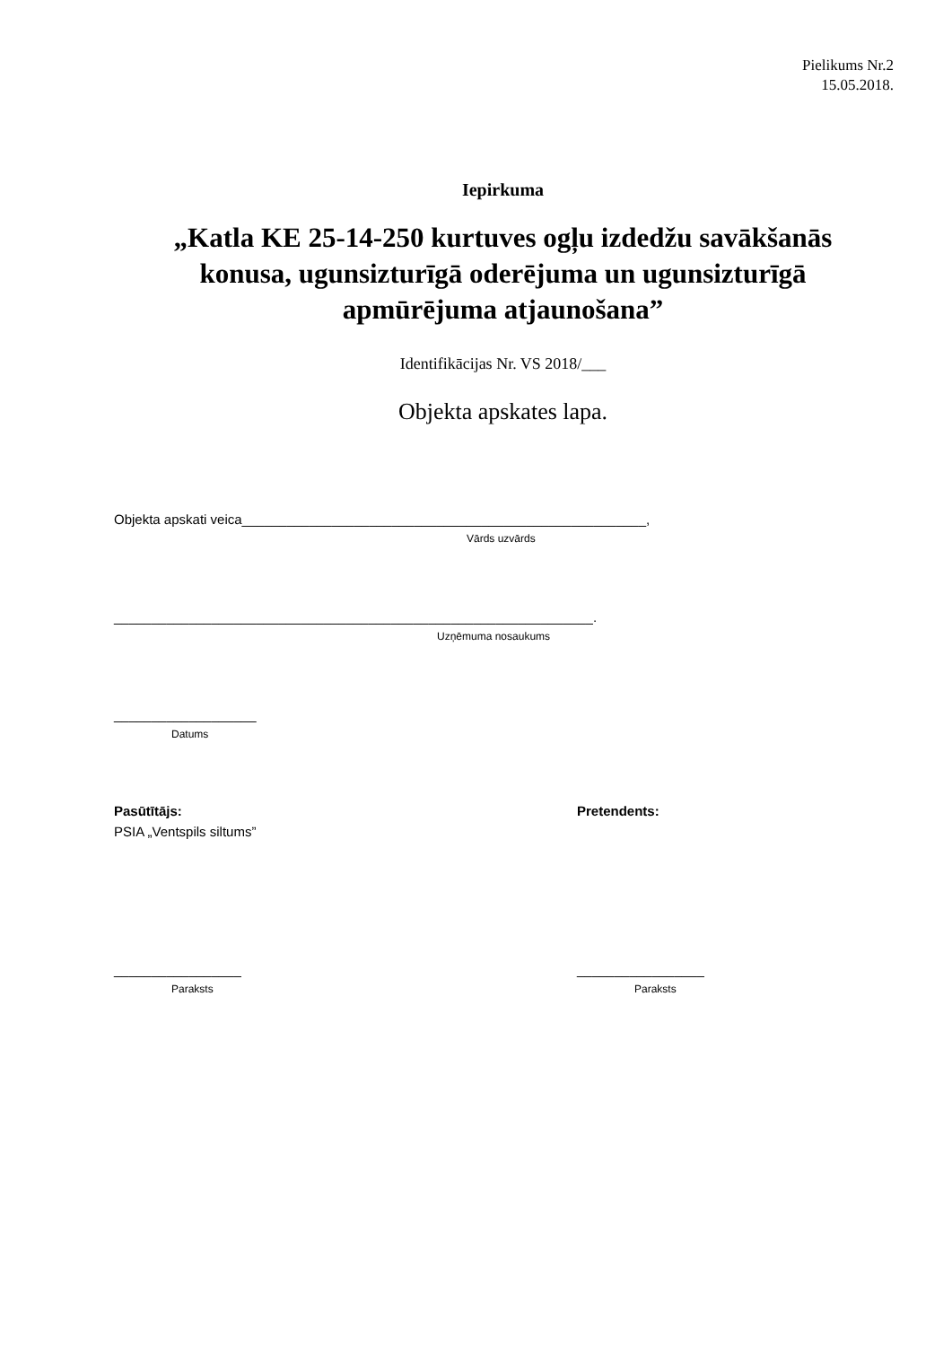Pielikums Nr.2
15.05.2018.
Iepirkuma
„Katla KE 25-14-250 kurtuves ogļu izdedžu savākšanās
konusa, ugunsizturīgā oderējuma un ugunsizturīgā
apmūrējuma atjaunošana”
Identifikācijas Nr. VS 2018/___
Objekta apskates lapa.
Objekta apskati veica______________________________________________________,
Vārds uzvārds
________________________________________________________________.
Uzņēmuma nosaukums
___________________
Datums
Pasūtītājs:
PSIA „Ventspils siltums”
_________________
Paraksts
Pretendents:
_________________
Paraksts